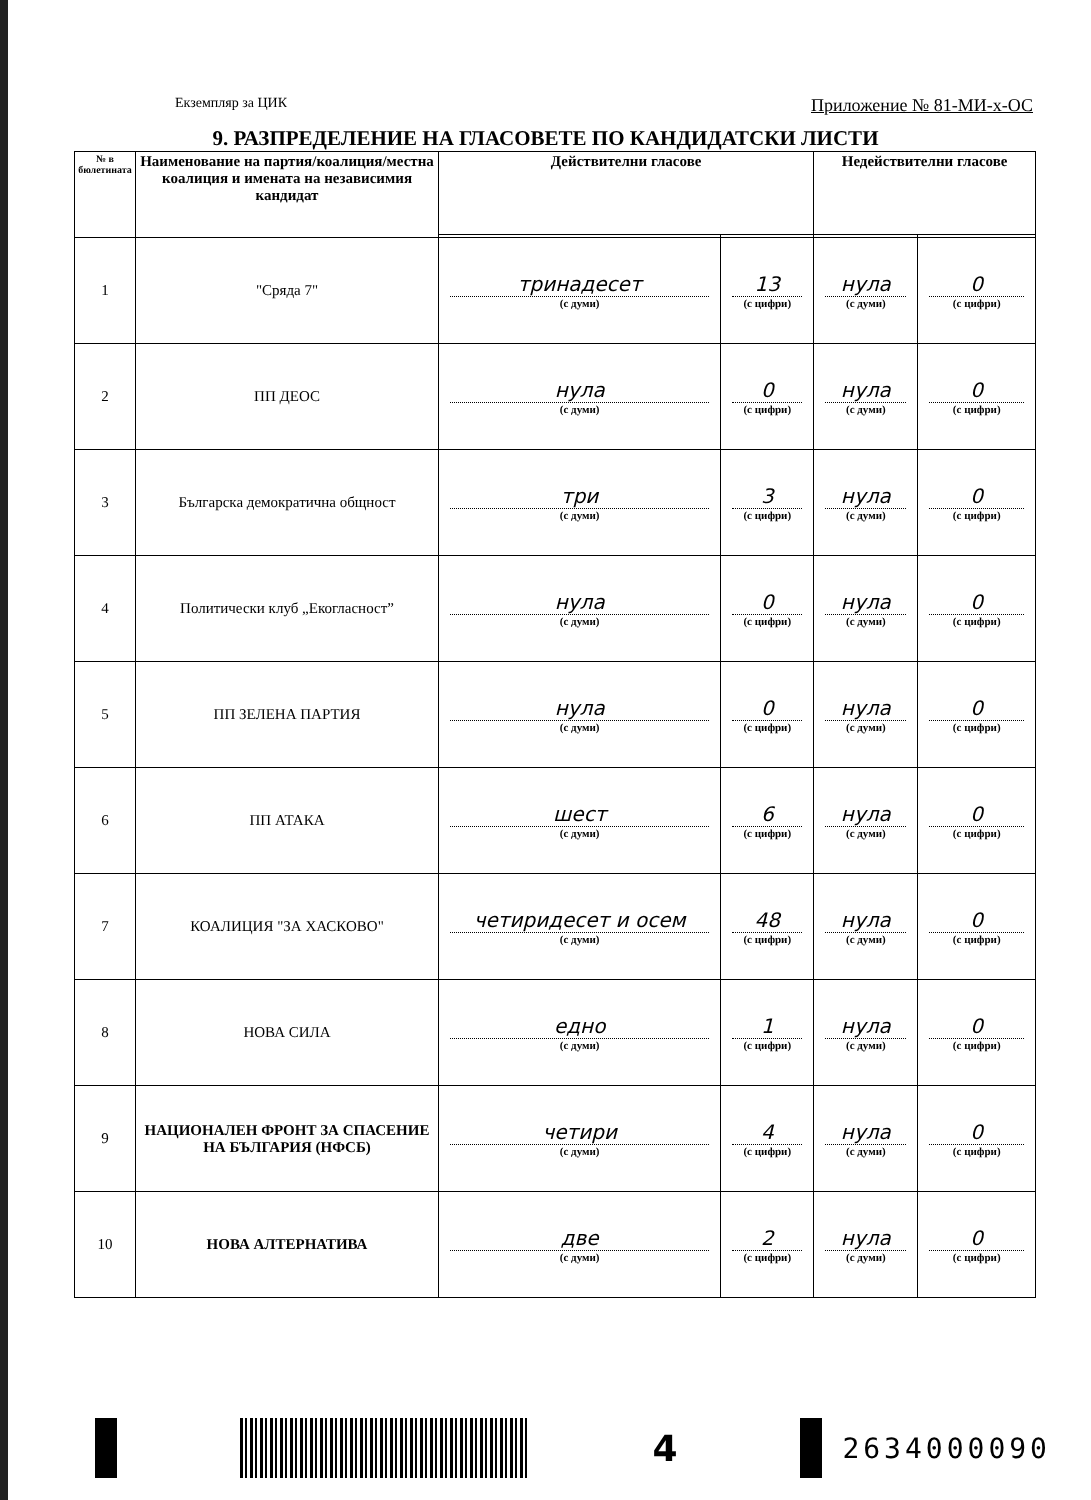Екземпляр за ЦИК Приложение № 81-МИ-х-ОС
9. РАЗПРЕДЕЛЕНИЕ НА ГЛАСОВЕТЕ ПО КАНДИДАТСКИ ЛИСТИ
| № в бюлетината | Наименование на партия/коалиция/местна коалиция и имената на независимия кандидат | Действителни гласове | | Недействителни гласове | |
| --- | --- | --- | --- | --- | --- |
| 1 | "Сряда 7" | тринадесет (с думи) | 13 (с цифри) | нула (с думи) | 0 (с цифри) |
| 2 | ПП ДЕОС | нула (с думи) | 0 (с цифри) | нула (с думи) | 0 (с цифри) |
| 3 | Българска демократична общност | три (с думи) | 3 (с цифри) | нула (с думи) | 0 (с цифри) |
| 4 | Политически клуб „Екогласност” | нула (с думи) | 0 (с цифри) | нула (с думи) | 0 (с цифри) |
| 5 | ПП ЗЕЛЕНА ПАРТИЯ | нула (с думи) | 0 (с цифри) | нула (с думи) | 0 (с цифри) |
| 6 | ПП АТАКА | шест (с думи) | 6 (с цифри) | нула (с думи) | 0 (с цифри) |
| 7 | КОАЛИЦИЯ "ЗА ХАСКОВО" | четиридесет и осем (с думи) | 48 (с цифри) | нула (с думи) | 0 (с цифри) |
| 8 | НОВА СИЛА | едно (с думи) | 1 (с цифри) | нула (с думи) | 0 (с цифри) |
| 9 | НАЦИОНАЛЕН ФРОНТ ЗА СПАСЕНИЕ НА БЪЛГАРИЯ (НФСБ) | четири (с думи) | 4 (с цифри) | нула (с думи) | 0 (с цифри) |
| 10 | НОВА АЛТЕРНАТИВА | две (с думи) | 2 (с цифри) | нула (с думи) | 0 (с цифри) |
4
2634000090